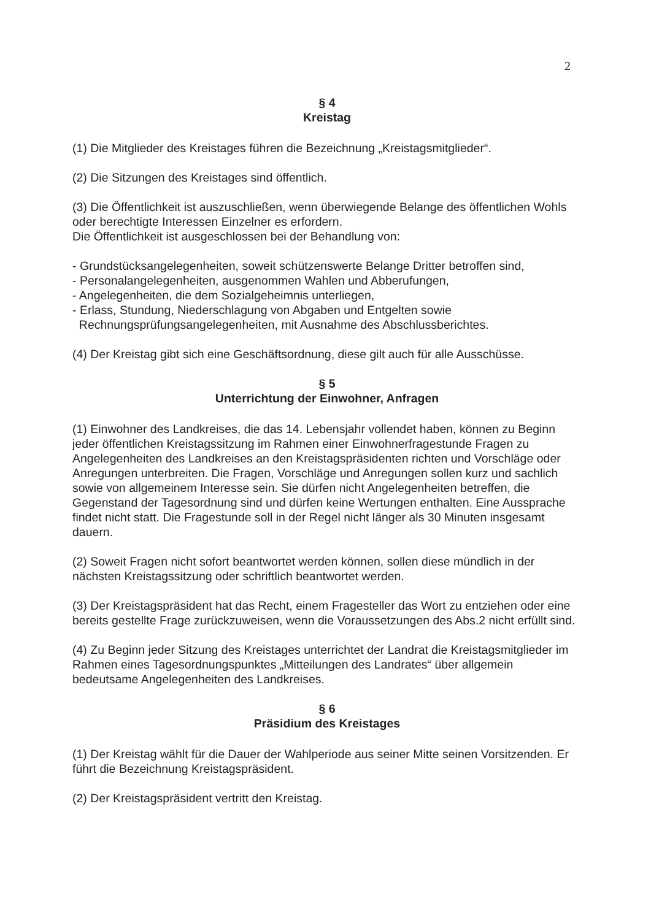2
§ 4
Kreistag
(1) Die Mitglieder des Kreistages führen die Bezeichnung „Kreistagsmitglieder“.
(2) Die Sitzungen des Kreistages sind öffentlich.
(3) Die Öffentlichkeit ist auszuschließen, wenn überwiegende Belange des öffentlichen Wohls oder berechtigte Interessen Einzelner es erfordern.
Die Öffentlichkeit ist ausgeschlossen bei der Behandlung von:
- Grundstücksangelegenheiten, soweit schützenswerte Belange Dritter betroffen sind,
- Personalangelegenheiten, ausgenommen Wahlen und Abberufungen,
- Angelegenheiten, die dem Sozialgeheimnis unterliegen,
- Erlass, Stundung, Niederschlagung von Abgaben und Entgelten sowie
Rechnungsprüfungsangelegenheiten, mit Ausnahme des Abschlussberichtes.
(4) Der Kreistag gibt sich eine Geschäftsordnung, diese gilt auch für alle Ausschüsse.
§ 5
Unterrichtung der Einwohner, Anfragen
(1) Einwohner des Landkreises, die das 14. Lebensjahr vollendet haben, können zu Beginn jeder öffentlichen Kreistagssitzung im Rahmen einer Einwohnerfragestunde Fragen zu Angelegenheiten des Landkreises an den Kreistagspräsidenten richten und Vorschläge oder Anregungen unterbreiten. Die Fragen, Vorschläge und Anregungen sollen kurz und sachlich sowie von allgemeinem Interesse sein. Sie dürfen nicht Angelegenheiten betreffen, die Gegenstand der Tagesordnung sind und dürfen keine Wertungen enthalten. Eine Aussprache findet nicht statt. Die Fragestunde soll in der Regel nicht länger als 30 Minuten insgesamt dauern.
(2) Soweit Fragen nicht sofort beantwortet werden können, sollen diese mündlich in der nächsten Kreistagssitzung oder schriftlich beantwortet werden.
(3) Der Kreistagspräsident hat das Recht, einem Fragesteller das Wort zu entziehen oder eine bereits gestellte Frage zurückzuweisen, wenn die Voraussetzungen des Abs.2 nicht erfüllt sind.
(4) Zu Beginn jeder Sitzung des Kreistages unterrichtet der Landrat die Kreistagsmitglieder im Rahmen eines Tagesordnungspunktes „Mitteilungen des Landrates“ über allgemein bedeutsame Angelegenheiten des Landkreises.
§ 6
Präsidium des Kreistages
(1) Der Kreistag wählt für die Dauer der Wahlperiode aus seiner Mitte seinen Vorsitzenden. Er führt die Bezeichnung Kreistagspräsident.
(2) Der Kreistagspräsident vertritt den Kreistag.